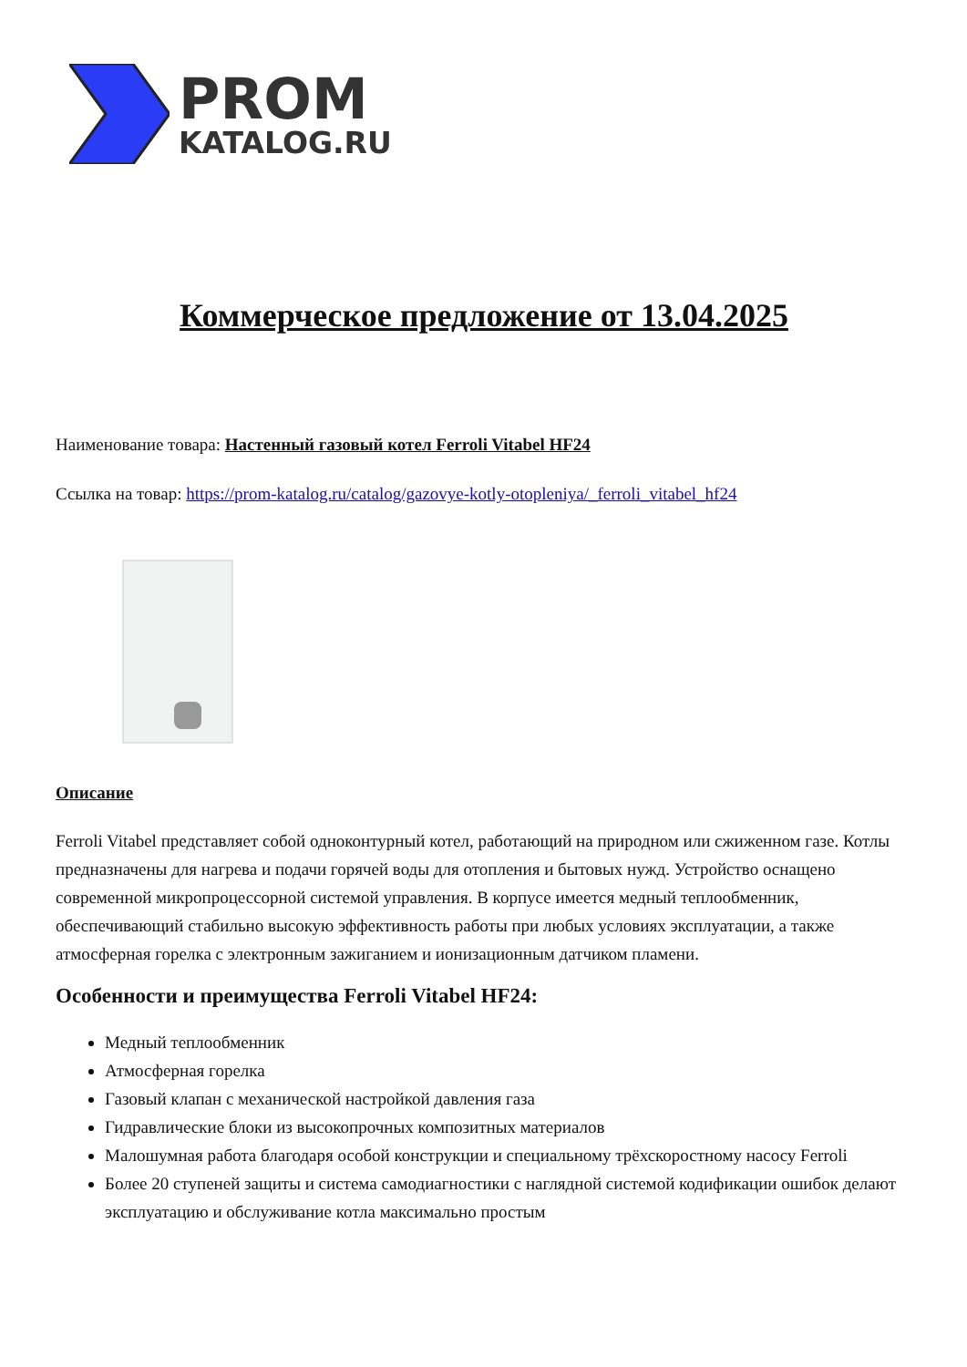PROM
KATALOG.RU
Коммерческое предложение от 13.04.2025
Наименование товара: Настенный газовый котел Ferroli Vitabel HF24
Ссылка на товар: https://prom-katalog.ru/catalog/gazovye-kotly-otopleniya/_ferroli_vitabel_hf24
Описание
Ferroli Vitabel представляет собой одноконтурный котел, работающий на природном или сжиженном газе. Котлы предназначены для нагрева и подачи горячей воды для отопления и бытовых нужд. Устройство оснащено современной микропроцессорной системой управления. В корпусе имеется медный теплообменник, обеспечивающий стабильно высокую эффективность работы при любых условиях эксплуатации, а также атмосферная горелка с электронным зажиганием и ионизационным датчиком пламени.
Особенности и преимущества Ferroli Vitabel HF24:
Медный теплообменник
Атмосферная горелка
Газовый клапан с механической настройкой давления газа
Гидравлические блоки из высокопрочных композитных материалов
Малошумная работа благодаря особой конструкции и специальному трёхскоростному насосу Ferroli
Более 20 ступеней защиты и система самодиагностики с наглядной системой кодификации ошибок делают эксплуатацию и обслуживание котла максимально простым